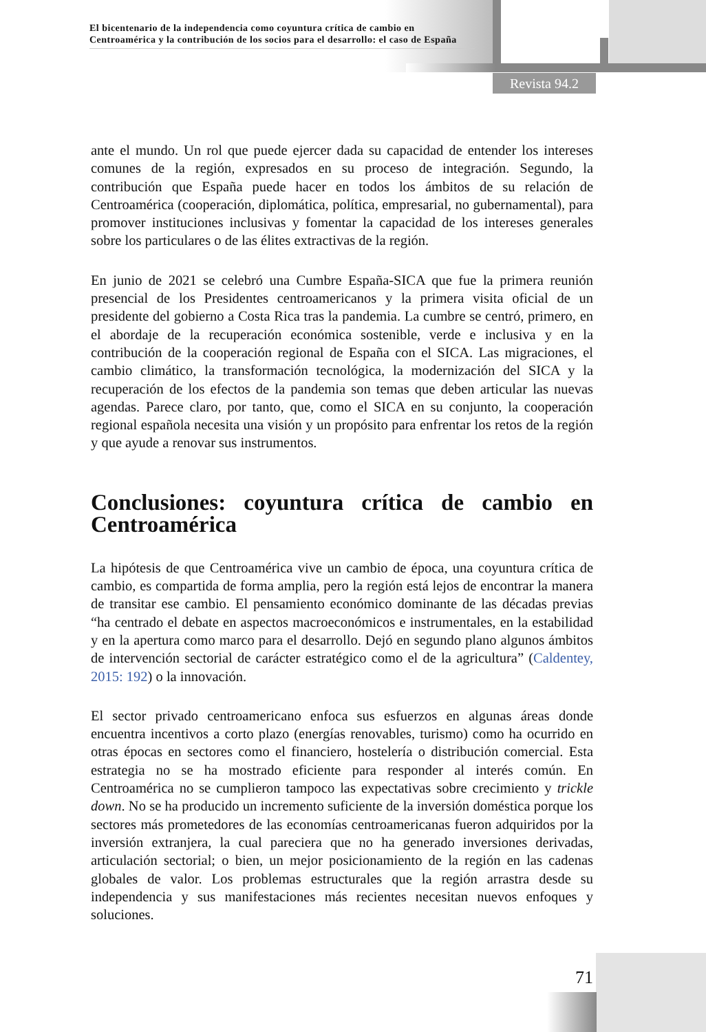El bicentenario de la independencia como coyuntura crítica de cambio en Centroamérica y la contribución de los socios para el desarrollo: el caso de España
Revista 94.2
ante el mundo. Un rol que puede ejercer dada su capacidad de entender los intereses comunes de la región, expresados en su proceso de integración. Segundo, la contribución que España puede hacer en todos los ámbitos de su relación de Centroamérica (cooperación, diplomática, política, empresarial, no gubernamental), para promover instituciones inclusivas y fomentar la capacidad de los intereses generales sobre los particulares o de las élites extractivas de la región.
En junio de 2021 se celebró una Cumbre España-SICA que fue la primera reunión presencial de los Presidentes centroamericanos y la primera visita oficial de un presidente del gobierno a Costa Rica tras la pandemia. La cumbre se centró, primero, en el abordaje de la recuperación económica sostenible, verde e inclusiva y en la contribución de la cooperación regional de España con el SICA. Las migraciones, el cambio climático, la transformación tecnológica, la modernización del SICA y la recuperación de los efectos de la pandemia son temas que deben articular las nuevas agendas. Parece claro, por tanto, que, como el SICA en su conjunto, la cooperación regional española necesita una visión y un propósito para enfrentar los retos de la región y que ayude a renovar sus instrumentos.
Conclusiones: coyuntura crítica de cambio en Centroamérica
La hipótesis de que Centroamérica vive un cambio de época, una coyuntura crítica de cambio, es compartida de forma amplia, pero la región está lejos de encontrar la manera de transitar ese cambio. El pensamiento económico dominante de las décadas previas “ha centrado el debate en aspectos macroeconómicos e instrumentales, en la estabilidad y en la apertura como marco para el desarrollo. Dejó en segundo plano algunos ámbitos de intervención sectorial de carácter estratégico como el de la agricultura” (Caldentey, 2015: 192) o la innovación.
El sector privado centroamericano enfoca sus esfuerzos en algunas áreas donde encuentra incentivos a corto plazo (energías renovables, turismo) como ha ocurrido en otras épocas en sectores como el financiero, hostelería o distribución comercial. Esta estrategia no se ha mostrado eficiente para responder al interés común. En Centroamérica no se cumplieron tampoco las expectativas sobre crecimiento y trickle down. No se ha producido un incremento suficiente de la inversión doméstica porque los sectores más prometedores de las economías centroamericanas fueron adquiridos por la inversión extranjera, la cual pareciera que no ha generado inversiones derivadas, articulación sectorial; o bien, un mejor posicionamiento de la región en las cadenas globales de valor. Los problemas estructurales que la región arrastra desde su independencia y sus manifestaciones más recientes necesitan nuevos enfoques y soluciones.
71